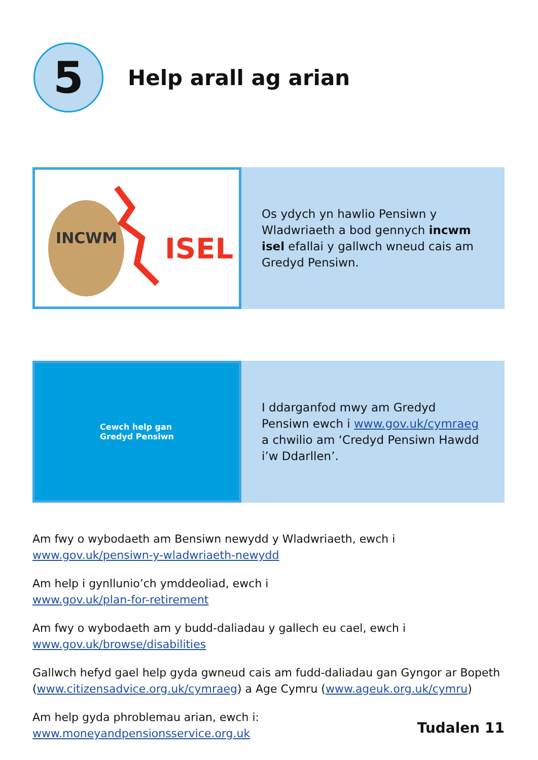5
Help arall ag arian
INCWM
ISEL
Os ydych yn hawlio Pensiwn y Wladwriaeth a bod gennych incwm isel efallai y gallwch wneud cais am Gredyd Pensiwn.
Cewch help gan
Gredyd Pensiwn
I ddarganfod mwy am Gredyd Pensiwn ewch i www.gov.uk/cymraeg a chwilio am ‘Credyd Pensiwn Hawdd i’w Ddarllen’.
Am fwy o wybodaeth am Bensiwn newydd y Wladwriaeth, ewch i
www.gov.uk/pensiwn-y-wladwriaeth-newydd
Am help i gynllunio’ch ymddeoliad, ewch i
www.gov.uk/plan-for-retirement
Am fwy o wybodaeth am y budd-daliadau y gallech eu cael, ewch i
www.gov.uk/browse/disabilities
Gallwch hefyd gael help gyda gwneud cais am fudd-daliadau gan Gyngor ar Bopeth (www.citizensadvice.org.uk/cymraeg) a Age Cymru (www.ageuk.org.uk/cymru)
Am help gyda phroblemau arian, ewch i:
www.moneyandpensionsservice.org.uk
Tudalen 11